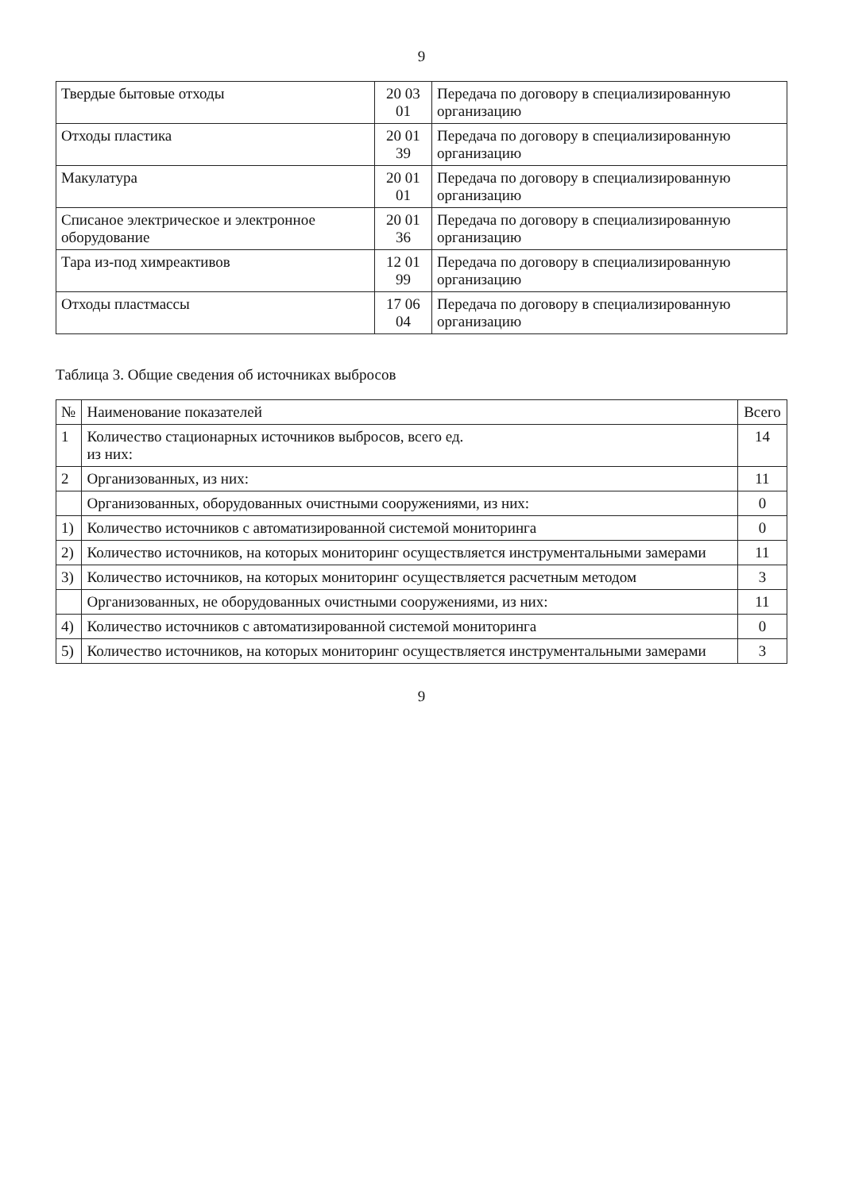9
| Твердые бытовые отходы | 20 03 01 | Передача по договору в специализированную организацию |
| Отходы пластика | 20 01 39 | Передача по договору в специализированную организацию |
| Макулатура | 20 01 01 | Передача по договору в специализированную организацию |
| Списаное электрическое и электронное оборудование | 20 01 36 | Передача по договору в специализированную организацию |
| Тара из-под химреактивов | 12 01 99 | Передача по договору в специализированную организацию |
| Отходы пластмассы | 17 06 04 | Передача по договору в специализированную организацию |
Таблица 3. Общие сведения об источниках выбросов
| № | Наименование показателей | Всего |
| --- | --- | --- |
| 1 | Количество стационарных источников выбросов, всего ед. из них: | 14 |
| 2 | Организованных, из них: | 11 |
| | Организованных, оборудованных очистными сооружениями, из них: | 0 |
| 1) | Количество источников с автоматизированной системой мониторинга | 0 |
| 2) | Количество источников, на которых мониторинг осуществляется инструментальными замерами | 11 |
| 3) | Количество источников, на которых мониторинг осуществляется расчетным методом | 3 |
| | Организованных, не оборудованных очистными сооружениями, из них: | 11 |
| 4) | Количество источников с автоматизированной системой мониторинга | 0 |
| 5) | Количество источников, на которых мониторинг осуществляется инструментальными замерами | 3 |
9